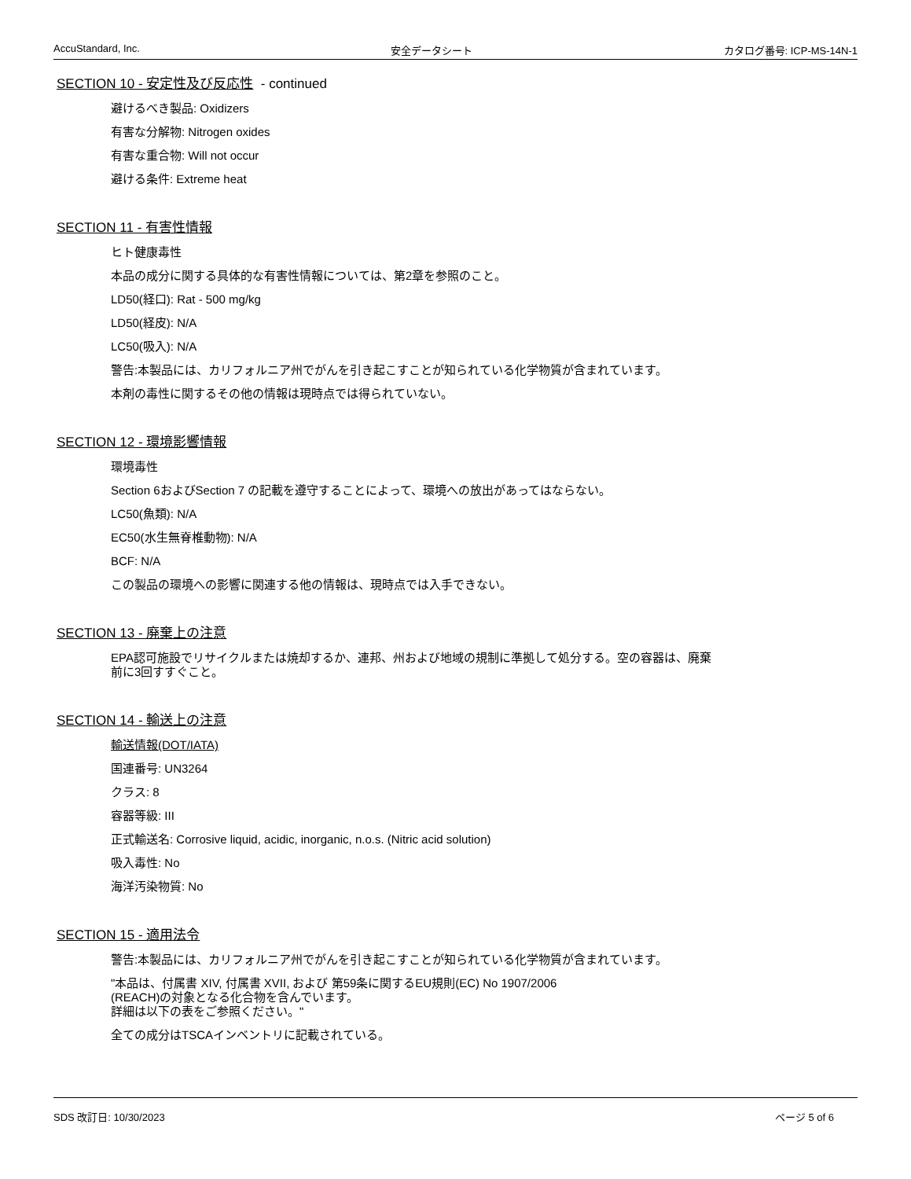AccuStandard, Inc. 安全データシート カタログ番号: ICP-MS-14N-1
SECTION 10 - 安定性及び反応性 - continued
避けるべき製品: Oxidizers
有害な分解物: Nitrogen oxides
有害な重合物: Will not occur
避ける条件: Extreme heat
SECTION 11 - 有害性情報
ヒト健康毒性
本品の成分に関する具体的な有害性情報については、第2章を参照のこと。
LD50(経口): Rat - 500 mg/kg
LD50(経皮): N/A
LC50(吸入): N/A
警告:本製品には、カリフォルニア州でがんを引き起こすことが知られている化学物質が含まれています。
本剤の毒性に関するその他の情報は現時点では得られていない。
SECTION 12 - 環境影響情報
環境毒性
Section 6およびSection 7 の記載を遵守することによって、環境への放出があってはならない。
LC50(魚類): N/A
EC50(水生無脊椎動物): N/A
BCF: N/A
この製品の環境への影響に関連する他の情報は、現時点では入手できない。
SECTION 13 - 廃棄上の注意
EPA認可施設でリサイクルまたは焼却するか、連邦、州および地域の規制に準拠して処分する。空の容器は、廃棄
前に3回すすぐこと。
SECTION 14 - 輸送上の注意
輸送情報(DOT/IATA)
国連番号: UN3264
クラス: 8
容器等級: III
正式輸送名: Corrosive liquid, acidic, inorganic, n.o.s. (Nitric acid solution)
吸入毒性: No
海洋汚染物質: No
SECTION 15 - 適用法令
警告:本製品には、カリフォルニア州でがんを引き起こすことが知られている化学物質が含まれています。
"本品は、付属書 XIV, 付属書 XVII, および 第59条に関するEU規則(EC) No 1907/2006
(REACH)の対象となる化合物を含んでいます。
詳細は以下の表をご参照ください。"
全ての成分はTSCAインベントリに記載されている。
SDS 改訂日: 10/30/2023 ページ 5 of 6